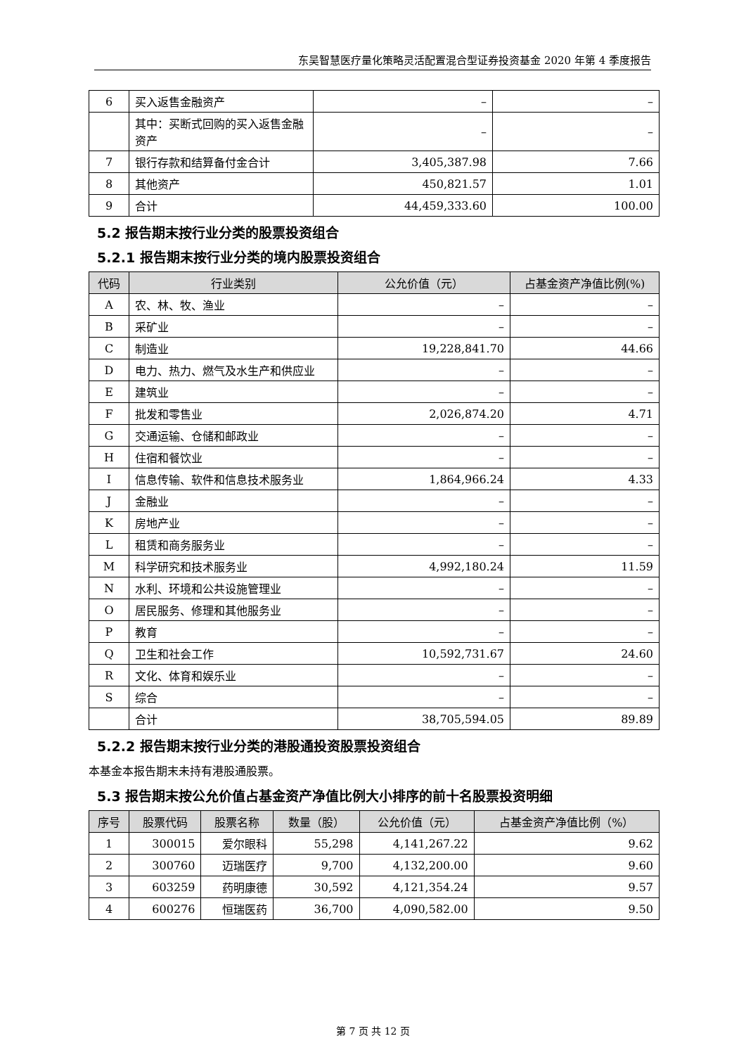东吴智慧医疗量化策略灵活配置混合型证券投资基金 2020 年第 4 季度报告
| 6 | 买入返售金融资产 | – | – |
| | 其中：买断式回购的买入返售金融资产 | – | – |
| 7 | 银行存款和结算备付金合计 | 3,405,387.98 | 7.66 |
| 8 | 其他资产 | 450,821.57 | 1.01 |
| 9 | 合计 | 44,459,333.60 | 100.00 |
5.2 报告期末按行业分类的股票投资组合
5.2.1 报告期末按行业分类的境内股票投资组合
| 代码 | 行业类别 | 公允价值（元） | 占基金资产净值比例(%) |
| --- | --- | --- | --- |
| A | 农、林、牧、渔业 | – | – |
| B | 采矿业 | – | – |
| C | 制造业 | 19,228,841.70 | 44.66 |
| D | 电力、热力、燃气及水生产和供应业 | – | – |
| E | 建筑业 | – | – |
| F | 批发和零售业 | 2,026,874.20 | 4.71 |
| G | 交通运输、仓储和邮政业 | – | – |
| H | 住宿和餐饮业 | – | – |
| I | 信息传输、软件和信息技术服务业 | 1,864,966.24 | 4.33 |
| J | 金融业 | – | – |
| K | 房地产业 | – | – |
| L | 租赁和商务服务业 | – | – |
| M | 科学研究和技术服务业 | 4,992,180.24 | 11.59 |
| N | 水利、环境和公共设施管理业 | – | – |
| O | 居民服务、修理和其他服务业 | – | – |
| P | 教育 | – | – |
| Q | 卫生和社会工作 | 10,592,731.67 | 24.60 |
| R | 文化、体育和娱乐业 | – | – |
| S | 综合 | – | – |
| | 合计 | 38,705,594.05 | 89.89 |
5.2.2 报告期末按行业分类的港股通投资股票投资组合
本基金本报告期末未持有港股通股票。
5.3 报告期末按公允价值占基金资产净值比例大小排序的前十名股票投资明细
| 序号 | 股票代码 | 股票名称 | 数量（股） | 公允价值（元） | 占基金资产净值比例（%） |
| --- | --- | --- | --- | --- | --- |
| 1 | 300015 | 爱尔眼科 | 55,298 | 4,141,267.22 | 9.62 |
| 2 | 300760 | 迈瑞医疗 | 9,700 | 4,132,200.00 | 9.60 |
| 3 | 603259 | 药明康德 | 30,592 | 4,121,354.24 | 9.57 |
| 4 | 600276 | 恒瑞医药 | 36,700 | 4,090,582.00 | 9.50 |
第 7 页 共 12 页